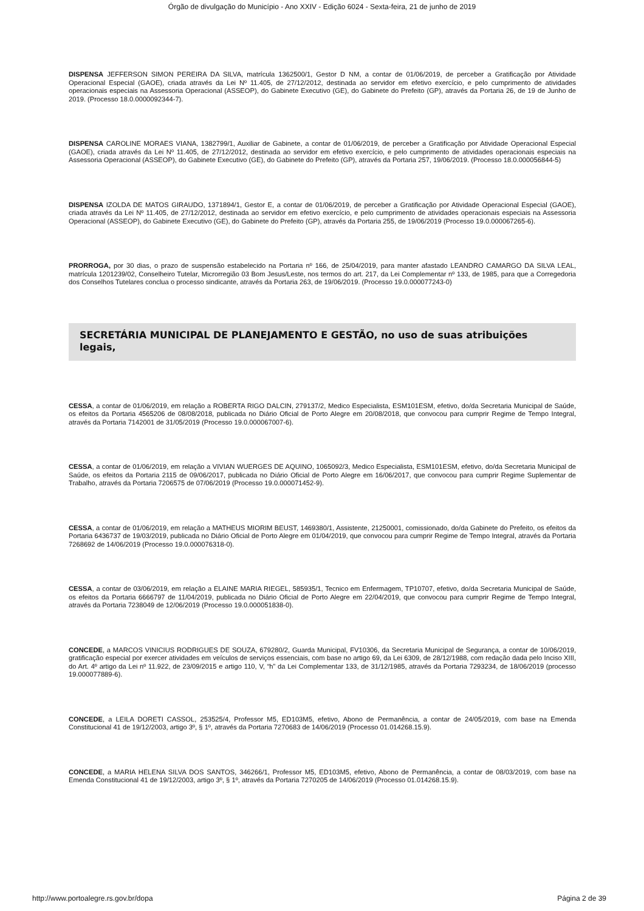Órgão de divulgação do Município - Ano XXIV - Edição 6024 - Sexta-feira, 21 de junho de 2019
DISPENSA JEFFERSON SIMON PEREIRA DA SILVA, matrícula 1362500/1, Gestor D NM, a contar de 01/06/2019, de perceber a Gratificação por Atividade Operacional Especial (GAOE), criada através da Lei Nº 11.405, de 27/12/2012, destinada ao servidor em efetivo exercício, e pelo cumprimento de atividades operacionais especiais na Assessoria Operacional (ASSEOP), do Gabinete Executivo (GE), do Gabinete do Prefeito (GP), através da Portaria 26, de 19 de Junho de 2019. (Processo 18.0.0000092344-7).
DISPENSA CAROLINE MORAES VIANA, 1382799/1, Auxiliar de Gabinete, a contar de 01/06/2019, de perceber a Gratificação por Atividade Operacional Especial (GAOE), criada através da Lei Nº 11.405, de 27/12/2012, destinada ao servidor em efetivo exercício, e pelo cumprimento de atividades operacionais especiais na Assessoria Operacional (ASSEOP), do Gabinete Executivo (GE), do Gabinete do Prefeito (GP), através da Portaria 257, 19/06/2019. (Processo 18.0.000056844-5)
DISPENSA IZOLDA DE MATOS GIRAUDO, 1371894/1, Gestor E, a contar de 01/06/2019, de perceber a Gratificação por Atividade Operacional Especial (GAOE), criada através da Lei Nº 11.405, de 27/12/2012, destinada ao servidor em efetivo exercício, e pelo cumprimento de atividades operacionais especiais na Assessoria Operacional (ASSEOP), do Gabinete Executivo (GE), do Gabinete do Prefeito (GP), através da Portaria 255, de 19/06/2019 (Processo 19.0.000067265-6).
PRORROGA, por 30 dias, o prazo de suspensão estabelecido na Portaria nº 166, de 25/04/2019, para manter afastado LEANDRO CAMARGO DA SILVA LEAL, matrícula 1201239/02, Conselheiro Tutelar, Microrregião 03 Bom Jesus/Leste, nos termos do art. 217, da Lei Complementar nº 133, de 1985, para que a Corregedoria dos Conselhos Tutelares conclua o processo sindicante, através da Portaria 263, de 19/06/2019. (Processo 19.0.000077243-0)
SECRETÁRIA MUNICIPAL DE PLANEJAMENTO E GESTÃO, no uso de suas atribuições legais,
CESSA, a contar de 01/06/2019, em relação a ROBERTA RIGO DALCIN, 279137/2, Medico Especialista, ESM101ESM, efetivo, do/da Secretaria Municipal de Saúde, os efeitos da Portaria 4565206 de 08/08/2018, publicada no Diário Oficial de Porto Alegre em 20/08/2018, que convocou para cumprir Regime de Tempo Integral, através da Portaria 7142001 de 31/05/2019 (Processo 19.0.000067007-6).
CESSA, a contar de 01/06/2019, em relação a VIVIAN WUERGES DE AQUINO, 1065092/3, Medico Especialista, ESM101ESM, efetivo, do/da Secretaria Municipal de Saúde, os efeitos da Portaria 2115 de 09/06/2017, publicada no Diário Oficial de Porto Alegre em 16/06/2017, que convocou para cumprir Regime Suplementar de Trabalho, através da Portaria 7206575 de 07/06/2019 (Processo 19.0.000071452-9).
CESSA, a contar de 01/06/2019, em relação a MATHEUS MIORIM BEUST, 1469380/1, Assistente, 21250001, comissionado, do/da Gabinete do Prefeito, os efeitos da Portaria 6436737 de 19/03/2019, publicada no Diário Oficial de Porto Alegre em 01/04/2019, que convocou para cumprir Regime de Tempo Integral, através da Portaria 7268692 de 14/06/2019 (Processo 19.0.000076318-0).
CESSA, a contar de 03/06/2019, em relação a ELAINE MARIA RIEGEL, 585935/1, Tecnico em Enfermagem, TP10707, efetivo, do/da Secretaria Municipal de Saúde, os efeitos da Portaria 6666797 de 11/04/2019, publicada no Diário Oficial de Porto Alegre em 22/04/2019, que convocou para cumprir Regime de Tempo Integral, através da Portaria 7238049 de 12/06/2019 (Processo 19.0.000051838-0).
CONCEDE, a MARCOS VINICIUS RODRIGUES DE SOUZA, 679280/2, Guarda Municipal, FV10306, da Secretaria Municipal de Segurança, a contar de 10/06/2019, gratificação especial por exercer atividades em veículos de serviços essenciais, com base no artigo 69, da Lei 6309, de 28/12/1988, com redação dada pelo Inciso XIII, do Art. 4º artigo da Lei nº 11.922, de 23/09/2015 e artigo 110, V, “h” da Lei Complementar 133, de 31/12/1985, através da Portaria 7293234, de 18/06/2019 (processo 19.000077889-6).
CONCEDE, a LEILA DORETI CASSOL, 253525/4, Professor M5, ED103M5, efetivo, Abono de Permanência, a contar de 24/05/2019, com base na Emenda Constitucional 41 de 19/12/2003, artigo 3º, § 1º, através da Portaria 7270683 de 14/06/2019 (Processo 01.014268.15.9).
CONCEDE, a MARIA HELENA SILVA DOS SANTOS, 346266/1, Professor M5, ED103M5, efetivo, Abono de Permanência, a contar de 08/03/2019, com base na Emenda Constitucional 41 de 19/12/2003, artigo 3º, § 1º, através da Portaria 7270205 de 14/06/2019 (Processo 01.014268.15.9).
http://www.portoalegre.rs.gov.br/dopa Página 2 de 39